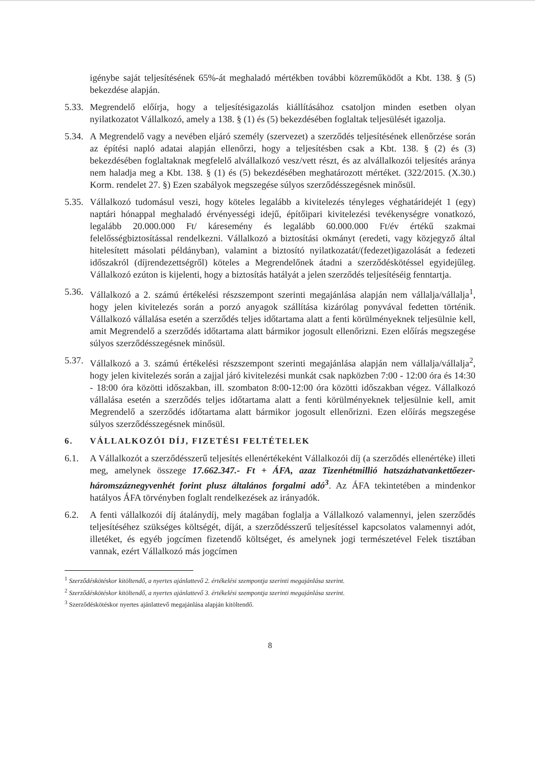igénybe saját teljesítésének 65%-át meghaladó mértékben további közreműködőt a Kbt. 138. § (5) bekezdése alapján.
5.33.
Megrendelő előírja, hogy a teljesítésigazolás kiállításához csatoljon minden esetben olyan nyilatkozatot Vállalkozó, amely a 138. § (1) és (5) bekezdésében foglaltak teljesülését igazolja.
5.34.
A Megrendelő vagy a nevében eljáró személy (szervezet) a szerződés teljesítésének ellenőrzése során az építési napló adatai alapján ellenőrzi, hogy a teljesítésben csak a Kbt. 138. § (2) és (3) bekezdésében foglaltaknak megfelelő alvállalkozó vesz/vett részt, és az alvállalkozói teljesítés aránya nem haladja meg a Kbt. 138. § (1) és (5) bekezdésében meghatározott mértéket. (322/2015. (X.30.) Korm. rendelet 27. §) Ezen szabályok megszegése súlyos szerződésszegésnek minősül.
5.35.
Vállalkozó tudomásul veszi, hogy köteles legalább a kivitelezés tényleges véghatáridejét 1 (egy) naptári hónappal meghaladó érvényességi idejű, építőipari kivitelezési tevékenységre vonatkozó, legalább 20.000.000 Ft/ káresemény és legalább 60.000.000 Ft/év értékű szakmai felelősségbiztosítással rendelkezni. Vállalkozó a biztosítási okmányt (eredeti, vagy közjegyző által hitelesített másolati példányban), valamint a biztosító nyilatkozatát/(fedezet)igazolását a fedezeti időszakról (díjrendezettségről) köteles a Megrendelőnek átadni a szerződéskötéssel egyidejűleg. Vállalkozó ezúton is kijelenti, hogy a biztosítás hatályát a jelen szerződés teljesítéséig fenntartja.
5.36.
Vállalkozó a 2. számú értékelési részszempont szerinti megajánlása alapján nem vállalja/vállalja<sup>1</sup>, hogy jelen kivitelezés során a porzó anyagok szállítása kizárólag ponyvával fedetten történik. Vállalkozó vállalása esetén a szerződés teljes időtartama alatt a fenti körülményeknek teljesülnie kell, amit Megrendelő a szerződés időtartama alatt bármikor jogosult ellenőrizni. Ezen előírás megszegése súlyos szerződésszegésnek minősül.
5.37.
Vállalkozó a 3. számú értékelési részszempont szerinti megajánlása alapján nem vállalja/vállalja<sup>2</sup>, hogy jelen kivitelezés során a zajjal járó kivitelezési munkát csak napközben 7:00 - 12:00 óra és 14:30 - 18:00 óra közötti időszakban, ill. szombaton 8:00-12:00 óra közötti időszakban végez. Vállalkozó vállalása esetén a szerződés teljes időtartama alatt a fenti körülményeknek teljesülnie kell, amit Megrendelő a szerződés időtartama alatt bármikor jogosult ellenőrizni. Ezen előírás megszegése súlyos szerződésszegésnek minősül.
6. VÁLLALKOZÓI DÍJ, FIZETÉSI FELTÉTELEK
6.1. A Vállalkozót a szerződésszerű teljesítés ellenértékeként Vállalkozói díj (a szerződés ellenértéke) illeti meg, amelynek összege 17.662.347.- Ft + ÁFA, azaz Tizenhétmillió hatszázhatvankettőezer-háromszáznegyvenhét forint plusz általános forgalmi adó<sup>3</sup>. Az ÁFA tekintetében a mindenkor hatályos ÁFA törvényben foglalt rendelkezések az irányadók.
6.2. A fenti vállalkozói díj átalánydíj, mely magában foglalja a Vállalkozó valamennyi, jelen szerződés teljesítéséhez szükséges költségét, díját, a szerződésszerű teljesítéssel kapcsolatos valamennyi adót, illetéket, és egyéb jogcímen fizetendő költséget, és amelynek jogi természetével Felek tisztában vannak, ezért Vállalkozó más jogcímen
<sup>1</sup> Szerződéskötéskor kitöltendő, a nyertes ajánlattevő 2. értékelési szempontja szerinti megajánlása szerint.
<sup>2</sup> Szerződéskötéskor kitöltendő, a nyertes ajánlattevő 3. értékelési szempontja szerinti megajánlása szerint.
<sup>3</sup> Szerződéskötéskor nyertes ajánlattevő megajánlása alapján kitöltendő.
8